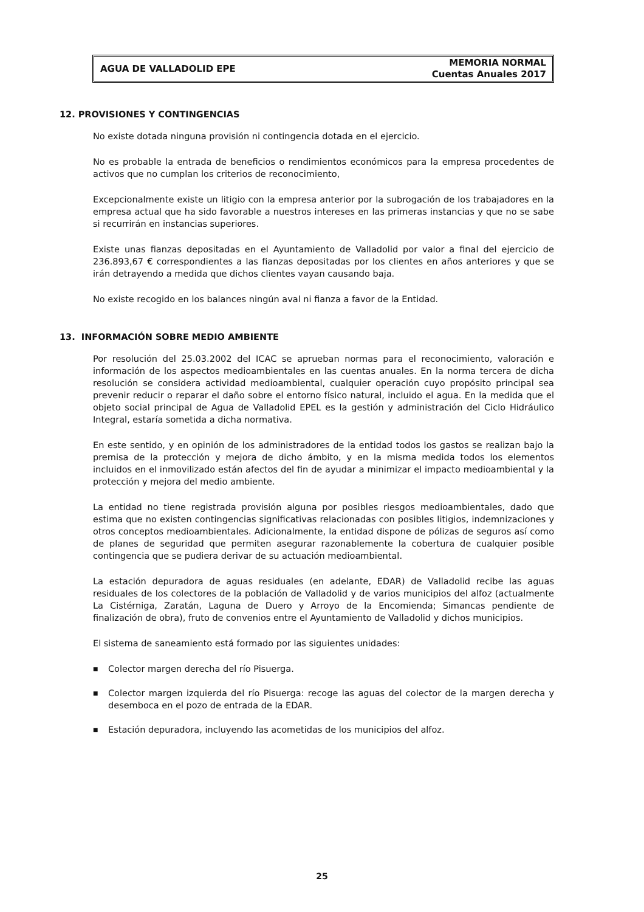AGUA DE VALLADOLID EPE
MEMORIA NORMAL
Cuentas Anuales 2017
12. PROVISIONES Y CONTINGENCIAS
No existe dotada ninguna provisión ni contingencia dotada en el ejercicio.
No es probable la entrada de beneficios o rendimientos económicos para la empresa procedentes de activos que no cumplan los criterios de reconocimiento,
Excepcionalmente existe un litigio con la empresa anterior por la subrogación de los trabajadores en la empresa actual que ha sido favorable a nuestros intereses en las primeras instancias y que no se sabe si recurrirán en instancias superiores.
Existe unas fianzas depositadas en el Ayuntamiento de Valladolid por valor a final del ejercicio de 236.893,67 € correspondientes a las fianzas depositadas por los clientes en años anteriores y que se irán detrayendo a medida que dichos clientes vayan causando baja.
No existe recogido en los balances ningún aval ni fianza a favor de la Entidad.
13. INFORMACIÓN SOBRE MEDIO AMBIENTE
Por resolución del 25.03.2002 del ICAC se aprueban normas para el reconocimiento, valoración e información de los aspectos medioambientales en las cuentas anuales. En la norma tercera de dicha resolución se considera actividad medioambiental, cualquier operación cuyo propósito principal sea prevenir reducir o reparar el daño sobre el entorno físico natural, incluido el agua. En la medida que el objeto social principal de Agua de Valladolid EPEL es la gestión y administración del Ciclo Hidráulico Integral, estaría sometida a dicha normativa.
En este sentido, y en opinión de los administradores de la entidad todos los gastos se realizan bajo la premisa de la protección y mejora de dicho ámbito, y en la misma medida todos los elementos incluidos en el inmovilizado están afectos del fin de ayudar a minimizar el impacto medioambiental y la protección y mejora del medio ambiente.
La entidad no tiene registrada provisión alguna por posibles riesgos medioambientales, dado que estima que no existen contingencias significativas relacionadas con posibles litigios, indemnizaciones y otros conceptos medioambientales. Adicionalmente, la entidad dispone de pólizas de seguros así como de planes de seguridad que permiten asegurar razonablemente la cobertura de cualquier posible contingencia que se pudiera derivar de su actuación medioambiental.
La estación depuradora de aguas residuales (en adelante, EDAR) de Valladolid recibe las aguas residuales de los colectores de la población de Valladolid y de varios municipios del alfoz (actualmente La Cistérniga, Zaratán, Laguna de Duero y Arroyo de la Encomienda; Simancas pendiente de finalización de obra), fruto de convenios entre el Ayuntamiento de Valladolid y dichos municipios.
El sistema de saneamiento está formado por las siguientes unidades:
■ Colector margen derecha del río Pisuerga.
■ Colector margen izquierda del río Pisuerga: recoge las aguas del colector de la margen derecha y desemboca en el pozo de entrada de la EDAR.
■ Estación depuradora, incluyendo las acometidas de los municipios del alfoz.
25